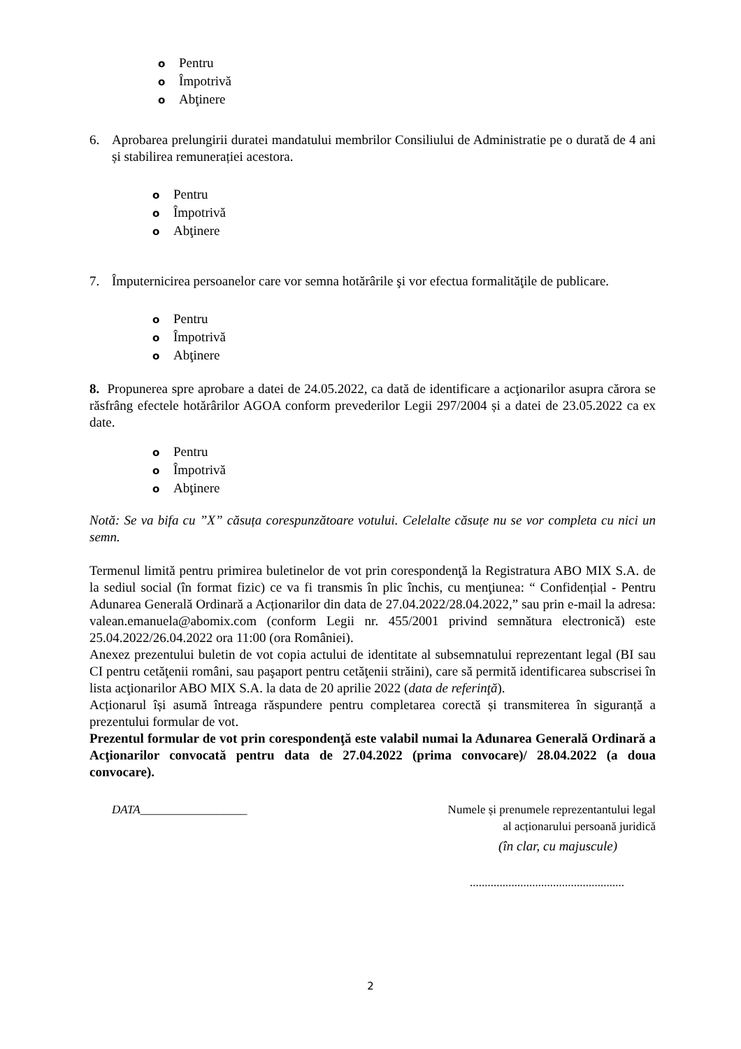o Pentru
o Împotrivă
o Abţinere
6. Aprobarea prelungirii duratei mandatului membrilor Consiliului de Administratie pe o durată de 4 ani și stabilirea remunerației acestora.
o Pentru
o Împotrivă
o Abţinere
7. Împuternicirea persoanelor care vor semna hotărârile şi vor efectua formalităţile de publicare.
o Pentru
o Împotrivă
o Abţinere
8. Propunerea spre aprobare a datei de 24.05.2022, ca dată de identificare a acţionarilor asupra cărora se răsfrâng efectele hotărârilor AGOA conform prevederilor Legii 297/2004 și a datei de 23.05.2022 ca ex date.
o Pentru
o Împotrivă
o Abţinere
Notă: Se va bifa cu ”X” căsuța corespunzătoare votului. Celelalte căsuțe nu se vor completa cu nici un semn.
Termenul limită pentru primirea buletinelor de vot prin corespondenţă la Registratura ABO MIX S.A. de la sediul social (în format fizic) ce va fi transmis în plic închis, cu menţiunea: “ Confidențial - Pentru Adunarea Generală Ordinară a Acționarilor din data de 27.04.2022/28.04.2022,” sau prin e-mail la adresa: valean.emanuela@abomix.com (conform Legii nr. 455/2001 privind semnătura electronică) este 25.04.2022/26.04.2022 ora 11:00 (ora României).
Anexez prezentului buletin de vot copia actului de identitate al subsemnatului reprezentant legal (BI sau CI pentru cetăţenii români, sau paşaport pentru cetăţenii străini), care să permită identificarea subscrisei în lista acţionarilor ABO MIX S.A. la data de 20 aprilie 2022 (data de referinţă).
Acționarul își asumă întreaga răspundere pentru completarea corectă și transmiterea în siguranță a prezentului formular de vot.
Prezentul formular de vot prin corespondenţă este valabil numai la Adunarea Generală Ordinară a Acţionarilor convocată pentru data de 27.04.2022 (prima convocare)/ 28.04.2022 (a doua convocare).
DATA__________________ Numele și prenumele reprezentantului legal
al acționarului persoană juridică
(în clar, cu majuscule)
....................................................
2